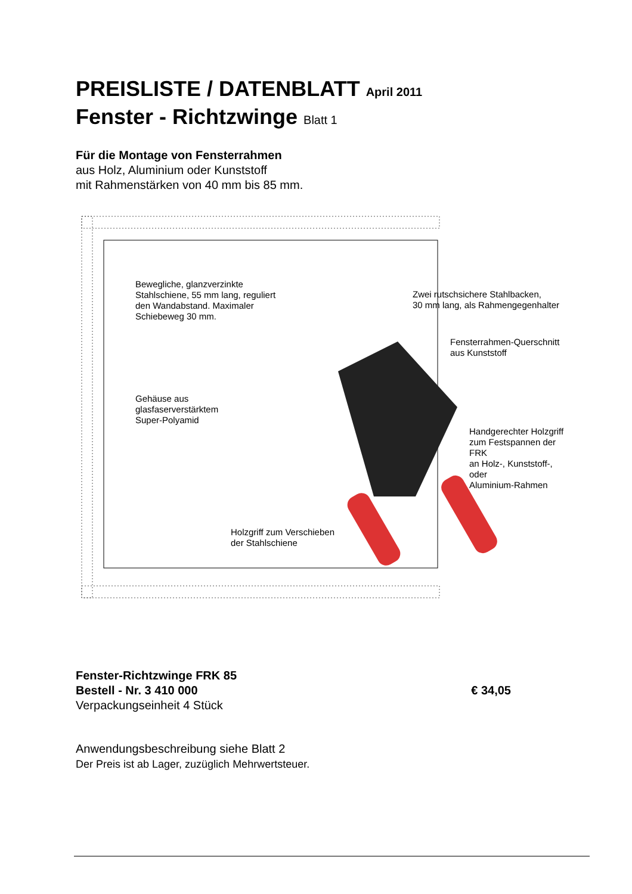PREISLISTE / DATENBLATT April 2011
Fenster - Richtzwinge Blatt 1
Für die Montage von Fensterrahmen
aus Holz, Aluminium oder Kunststoff
mit Rahmenstärken von 40 mm bis 85 mm.
Bewegliche, glanzverzinkte
Stahlschiene, 55 mm lang, reguliert
den Wandabstand. Maximaler
Schiebeweg 30 mm.
Zwei rutschsichere Stahlbacken,
30 mm lang, als Rahmengegenhalter
Fensterrahmen-Querschnitt
aus Kunststoff
Gehäuse aus
glasfaserverstärktem
Super-Polyamid
Handgerechter Holzgriff
zum Festspannen der FRK
an Holz-, Kunststoff-, oder
Aluminium-Rahmen
Holzgriff zum Verschieben
der Stahlschiene
Fenster-Richtzwinge FRK 85
Bestell - Nr. 3 410 000
Verpackungseinheit 4 Stück
€ 34,05
Anwendungsbeschreibung siehe Blatt 2
Der Preis ist ab Lager, zuzüglich Mehrwertsteuer.